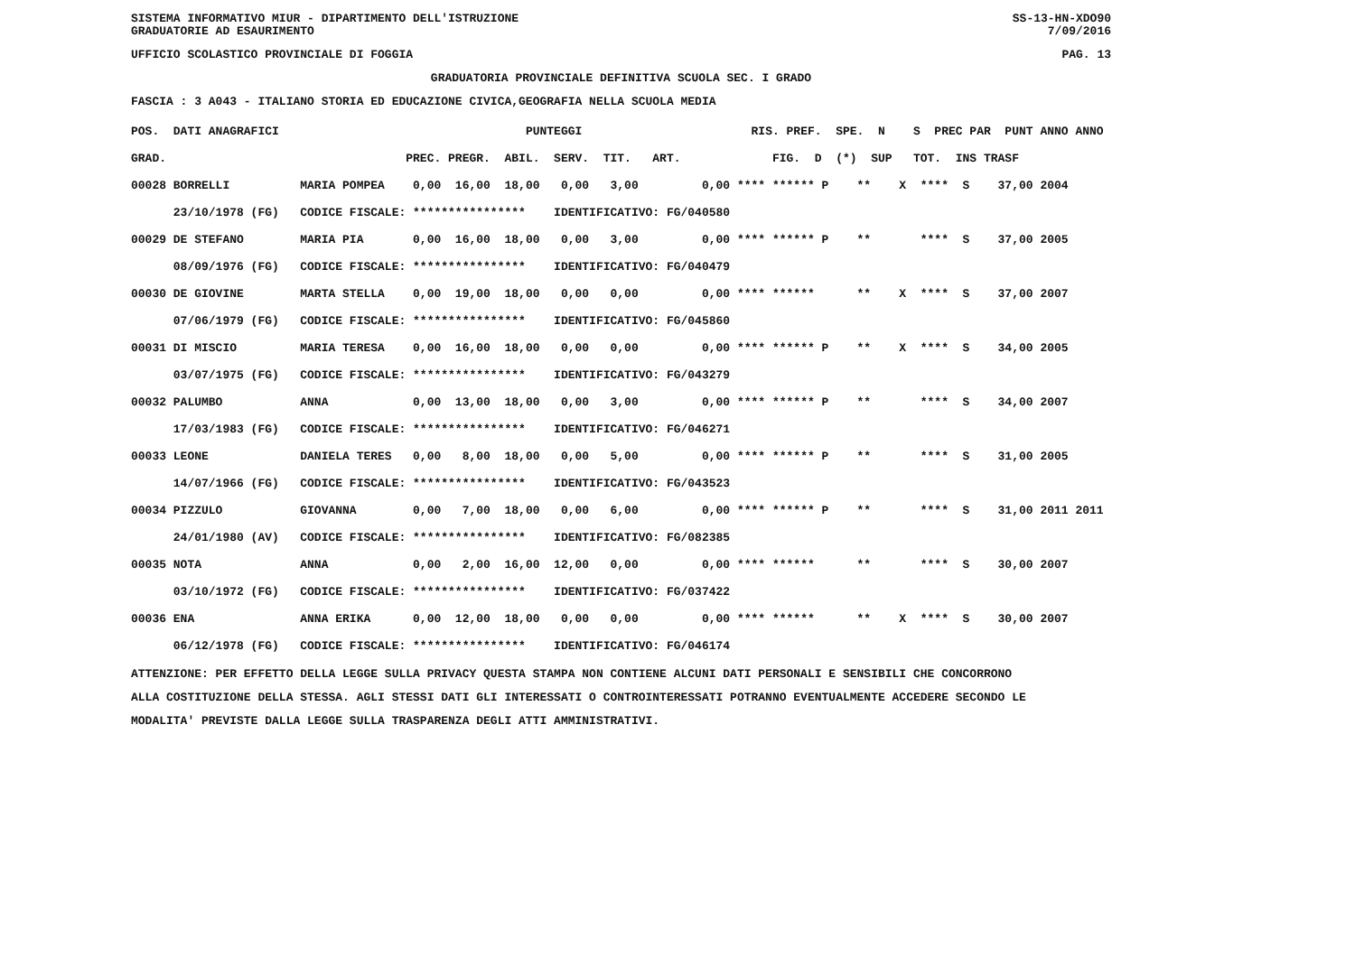SISTEMA INFORMATIVO MIUR - DIPARTIMENTO DELL'ISTRUZIONE SS-13-HN-XDO90
GRADUATORIE AD ESAURIMENTO 7/09/2016
UFFICIO SCOLASTICO PROVINCIALE DI FOGGIA PAG. 13
GRADUATORIA PROVINCIALE DEFINITIVA SCUOLA SEC. I GRADO
FASCIA : 3 A043 - ITALIANO STORIA ED EDUCAZIONE CIVICA,GEOGRAFIA NELLA SCUOLA MEDIA
| POS. DATI ANAGRAFICI | | PUNTEGGI | RIS. PREF. SPE. N S PREC PAR PUNT ANNO ANNO |
| --- | --- | --- | --- |
| GRAD. | | PREC. PREGR. ABIL. SERV. TIT. ART. | FIG. D (*) SUP TOT. INS TRASF |
| 00028 BORRELLI | MARIA POMPEA | 0,00 16,00 18,00 0,00 3,00 | 0,00 **** ****** P ** X **** S 37,00 2004 |
| 23/10/1978 (FG) | CODICE FISCALE: **************** IDENTIFICATIVO: FG/040580 | | |
| 00029 DE STEFANO | MARIA PIA | 0,00 16,00 18,00 0,00 3,00 | 0,00 **** ****** P ** **** S 37,00 2005 |
| 08/09/1976 (FG) | CODICE FISCALE: **************** IDENTIFICATIVO: FG/040479 | | |
| 00030 DE GIOVINE | MARTA STELLA | 0,00 19,00 18,00 0,00 0,00 | 0,00 **** ****** ** X **** S 37,00 2007 |
| 07/06/1979 (FG) | CODICE FISCALE: **************** IDENTIFICATIVO: FG/045860 | | |
| 00031 DI MISCIO | MARIA TERESA | 0,00 16,00 18,00 0,00 0,00 | 0,00 **** ****** P ** X **** S 34,00 2005 |
| 03/07/1975 (FG) | CODICE FISCALE: **************** IDENTIFICATIVO: FG/043279 | | |
| 00032 PALUMBO | ANNA | 0,00 13,00 18,00 0,00 3,00 | 0,00 **** ****** P ** **** S 34,00 2007 |
| 17/03/1983 (FG) | CODICE FISCALE: **************** IDENTIFICATIVO: FG/046271 | | |
| 00033 LEONE | DANIELA TERES | 0,00 8,00 18,00 0,00 5,00 | 0,00 **** ****** P ** **** S 31,00 2005 |
| 14/07/1966 (FG) | CODICE FISCALE: **************** IDENTIFICATIVO: FG/043523 | | |
| 00034 PIZZULO | GIOVANNA | 0,00 7,00 18,00 0,00 6,00 | 0,00 **** ****** P ** **** S 31,00 2011 2011 |
| 24/01/1980 (AV) | CODICE FISCALE: **************** IDENTIFICATIVO: FG/082385 | | |
| 00035 NOTA | ANNA | 0,00 2,00 16,00 12,00 0,00 | 0,00 **** ****** ** **** S 30,00 2007 |
| 03/10/1972 (FG) | CODICE FISCALE: **************** IDENTIFICATIVO: FG/037422 | | |
| 00036 ENA | ANNA ERIKA | 0,00 12,00 18,00 0,00 0,00 | 0,00 **** ****** ** X **** S 30,00 2007 |
| 06/12/1978 (FG) | CODICE FISCALE: **************** IDENTIFICATIVO: FG/046174 | | |
ATTENZIONE: PER EFFETTO DELLA LEGGE SULLA PRIVACY QUESTA STAMPA NON CONTIENE ALCUNI DATI PERSONALI E SENSIBILI CHE CONCORRONO
ALLA COSTITUZIONE DELLA STESSA. AGLI STESSI DATI GLI INTERESSATI O CONTROINTERESSATI POTRANNO EVENTUALMENTE ACCEDERE SECONDO LE
MODALITA' PREVISTE DALLA LEGGE SULLA TRASPARENZA DEGLI ATTI AMMINISTRATIVI.